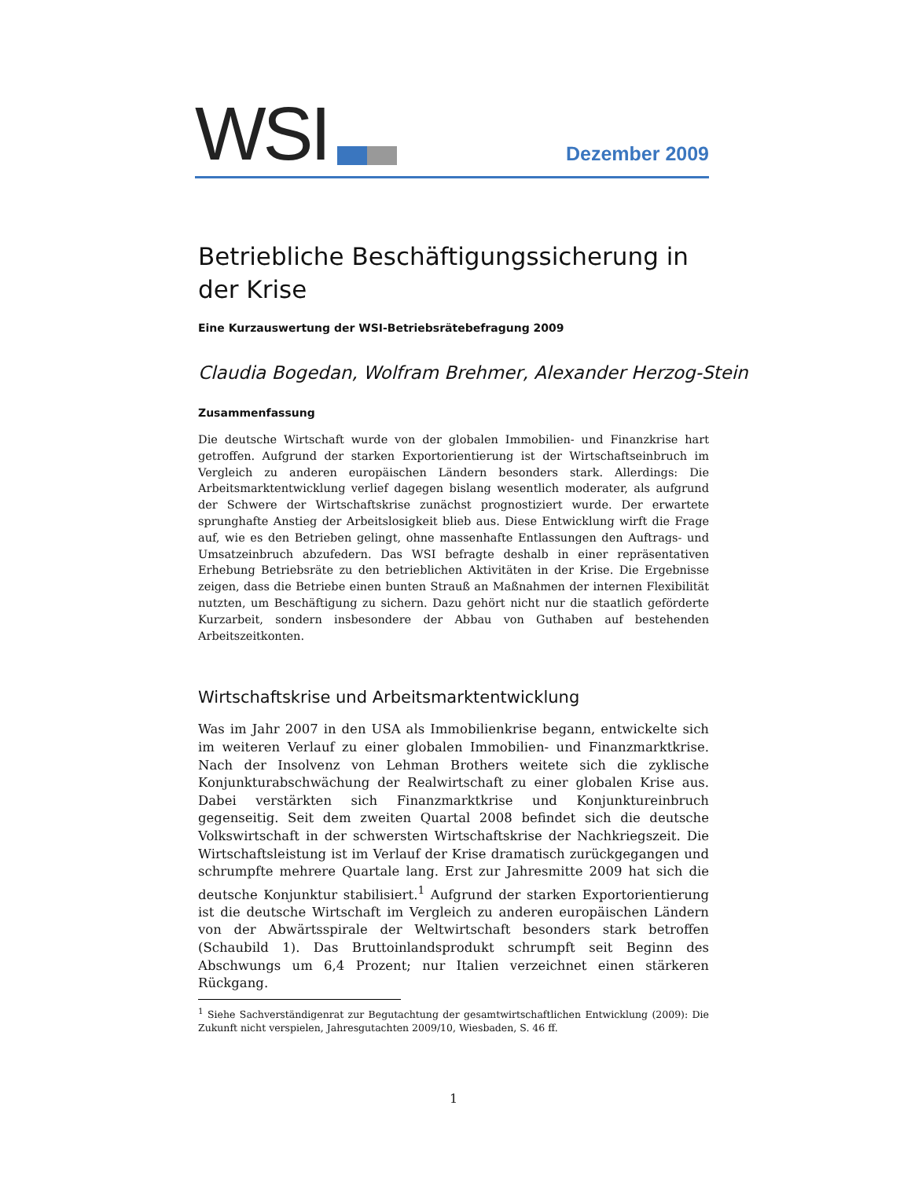WSI Dezember 2009
Betriebliche Beschäftigungssicherung in der Krise
Eine Kurzauswertung der WSI-Betriebsrätebefragung 2009
Claudia Bogedan, Wolfram Brehmer, Alexander Herzog-Stein
Zusammenfassung
Die deutsche Wirtschaft wurde von der globalen Immobilien- und Finanzkrise hart getroffen. Aufgrund der starken Exportorientierung ist der Wirtschaftseinbruch im Vergleich zu anderen europäischen Ländern besonders stark. Allerdings: Die Arbeitsmarktentwicklung verlief dagegen bislang wesentlich moderater, als aufgrund der Schwere der Wirtschaftskrise zunächst prognostiziert wurde. Der erwartete sprunghafte Anstieg der Arbeitslosigkeit blieb aus. Diese Entwicklung wirft die Frage auf, wie es den Betrieben gelingt, ohne massenhafte Entlassungen den Auftrags- und Umsatzeinbruch abzufedern. Das WSI befragte deshalb in einer repräsentativen Erhebung Betriebsräte zu den betrieblichen Aktivitäten in der Krise. Die Ergebnisse zeigen, dass die Betriebe einen bunten Strauß an Maßnahmen der internen Flexibilität nutzten, um Beschäftigung zu sichern. Dazu gehört nicht nur die staatlich geförderte Kurzarbeit, sondern insbesondere der Abbau von Guthaben auf bestehenden Arbeitszeitkonten.
Wirtschaftskrise und Arbeitsmarktentwicklung
Was im Jahr 2007 in den USA als Immobilienkrise begann, entwickelte sich im weiteren Verlauf zu einer globalen Immobilien- und Finanzmarktkrise. Nach der Insolvenz von Lehman Brothers weitete sich die zyklische Konjunkturabschwächung der Realwirtschaft zu einer globalen Krise aus. Dabei verstärkten sich Finanzmarktkrise und Konjunktureinbruch gegenseitig. Seit dem zweiten Quartal 2008 befindet sich die deutsche Volkswirtschaft in der schwersten Wirtschaftskrise der Nachkriegszeit. Die Wirtschaftsleistung ist im Verlauf der Krise dramatisch zurückgegangen und schrumpfte mehrere Quartale lang. Erst zur Jahresmitte 2009 hat sich die deutsche Konjunktur stabilisiert.<sup>1</sup> Aufgrund der starken Exportorientierung ist die deutsche Wirtschaft im Vergleich zu anderen europäischen Ländern von der Abwärtsspirale der Weltwirtschaft besonders stark betroffen (Schaubild 1). Das Bruttoinlandsprodukt schrumpft seit Beginn des Abschwungs um 6,4 Prozent; nur Italien verzeichnet einen stärkeren Rückgang.
<sup>1</sup> Siehe Sachverständigenrat zur Begutachtung der gesamtwirtschaftlichen Entwicklung (2009): Die Zukunft nicht verspielen, Jahresgutachten 2009/10, Wiesbaden, S. 46 ff.
1